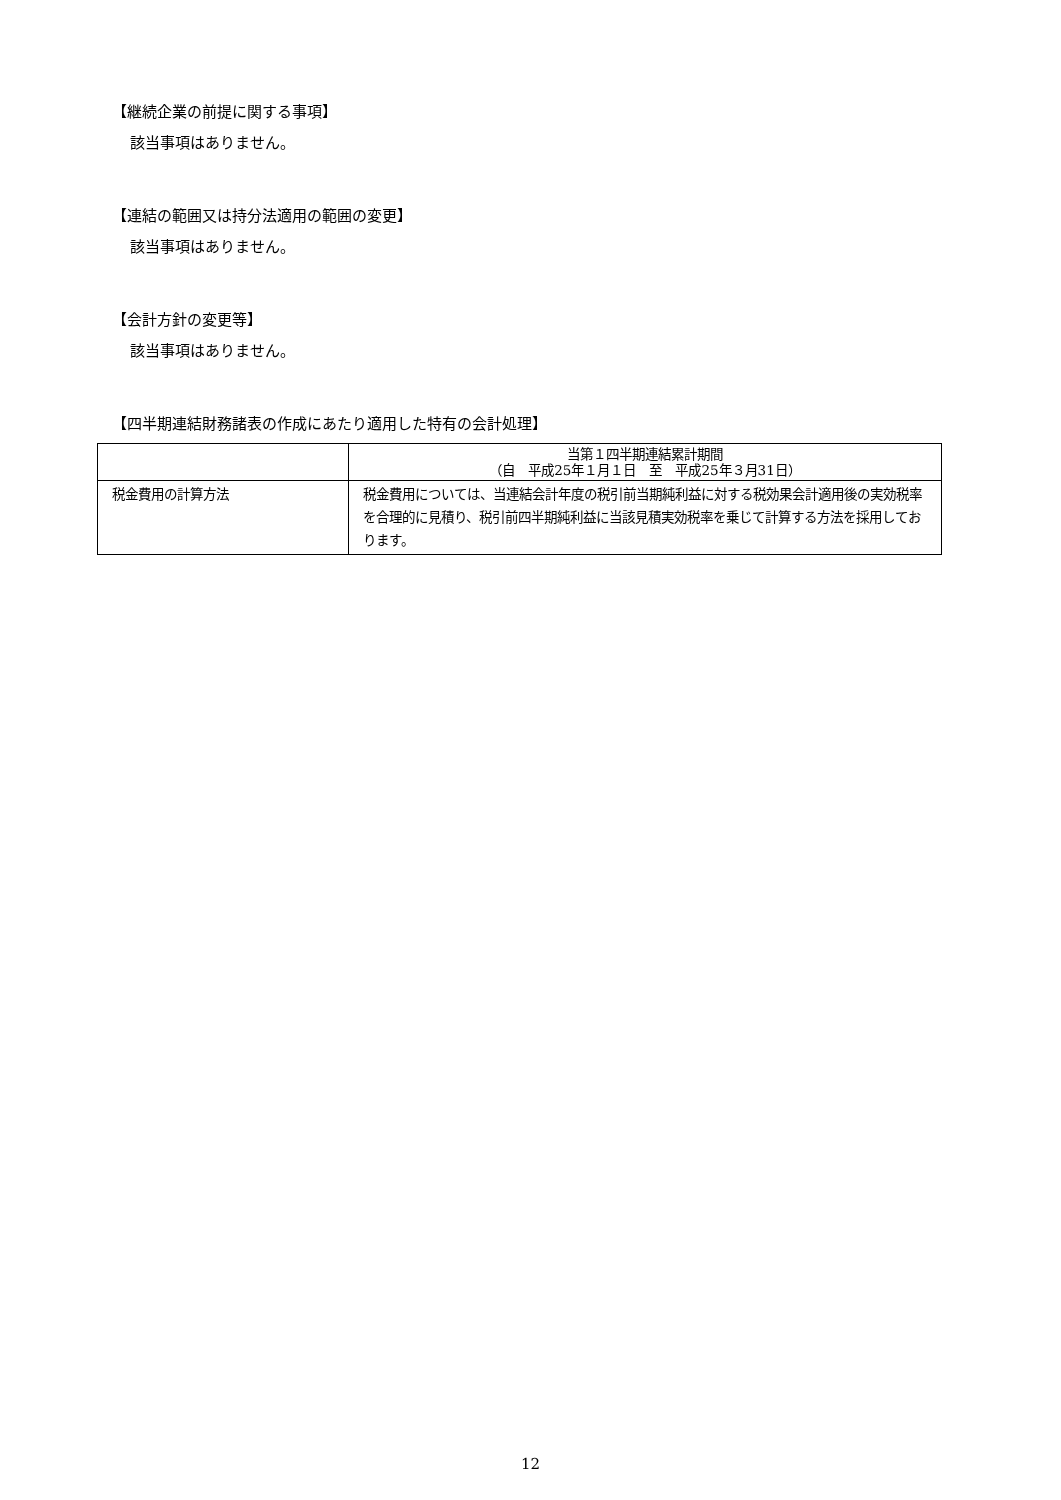【継続企業の前提に関する事項】
該当事項はありません。
【連結の範囲又は持分法適用の範囲の変更】
該当事項はありません。
【会計方針の変更等】
該当事項はありません。
【四半期連結財務諸表の作成にあたり適用した特有の会計処理】
| | 当第１四半期連結累計期間 （自 平成25年１月１日 至 平成25年３月31日） |
| --- | --- |
| 税金費用の計算方法 | 税金費用については、当連結会計年度の税引前当期純利益に対する税効果会計適用後の実効税率を合理的に見積り、税引前四半期純利益に当該見積実効税率を乗じて計算する方法を採用しております。 |
12